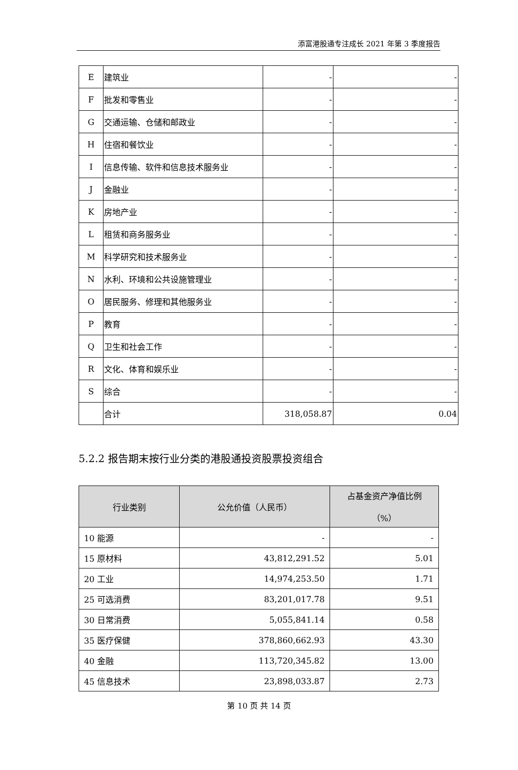添富港股通专注成长 2021 年第 3 季度报告
| E | 建筑业 | - | - |
| F | 批发和零售业 | - | - |
| G | 交通运输、仓储和邮政业 | - | - |
| H | 住宿和餐饮业 | - | - |
| I | 信息传输、软件和信息技术服务业 | - | - |
| J | 金融业 | - | - |
| K | 房地产业 | - | - |
| L | 租赁和商务服务业 | - | - |
| M | 科学研究和技术服务业 | - | - |
| N | 水利、环境和公共设施管理业 | - | - |
| O | 居民服务、修理和其他服务业 | - | - |
| P | 教育 | - | - |
| Q | 卫生和社会工作 | - | - |
| R | 文化、体育和娱乐业 | - | - |
| S | 综合 | - | - |
| | 合计 | 318,058.87 | 0.04 |
5.2.2 报告期末按行业分类的港股通投资股票投资组合
| 行业类别 | 公允价值（人民币） | 占基金资产净值比例 （%） |
| --- | --- | --- |
| 10 能源 | - | - |
| 15 原材料 | 43,812,291.52 | 5.01 |
| 20 工业 | 14,974,253.50 | 1.71 |
| 25 可选消费 | 83,201,017.78 | 9.51 |
| 30 日常消费 | 5,055,841.14 | 0.58 |
| 35 医疗保健 | 378,860,662.93 | 43.30 |
| 40 金融 | 113,720,345.82 | 13.00 |
| 45 信息技术 | 23,898,033.87 | 2.73 |
第 10 页 共 14 页